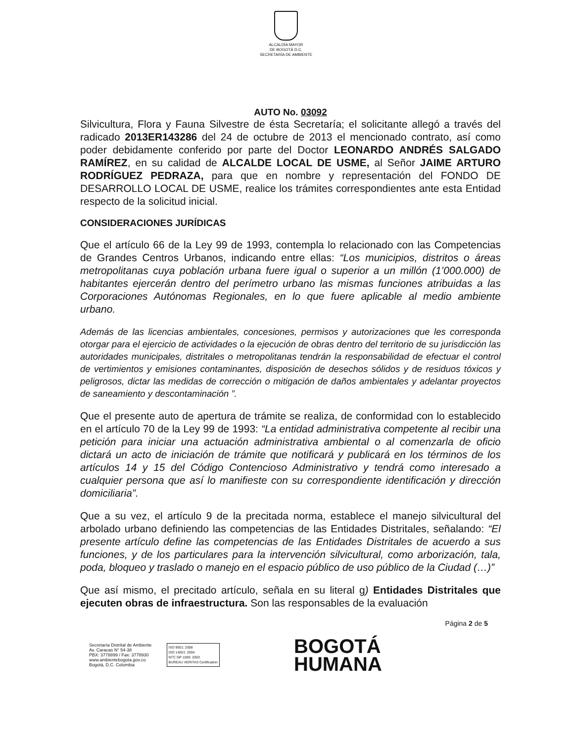ALCALDÍA MAYOR
DE BOGOTÁ D.C.
SECRETARÍA DE AMBIENTE
AUTO No. 03092
Silvicultura, Flora y Fauna Silvestre de ésta Secretaría; el solicitante allegó a través del radicado 2013ER143286 del 24 de octubre de 2013 el mencionado contrato, así como poder debidamente conferido por parte del Doctor LEONARDO ANDRÉS SALGADO RAMÍREZ, en su calidad de ALCALDE LOCAL DE USME, al Señor JAIME ARTURO RODRÍGUEZ PEDRAZA, para que en nombre y representación del FONDO DE DESARROLLO LOCAL DE USME, realice los trámites correspondientes ante esta Entidad respecto de la solicitud inicial.
CONSIDERACIONES JURÍDICAS
Que el artículo 66 de la Ley 99 de 1993, contempla lo relacionado con las Competencias de Grandes Centros Urbanos, indicando entre ellas: “Los municipios, distritos o áreas metropolitanas cuya población urbana fuere igual o superior a un millón (1’000.000) de habitantes ejercerán dentro del perímetro urbano las mismas funciones atribuidas a las Corporaciones Autónomas Regionales, en lo que fuere aplicable al medio ambiente urbano.
Además de las licencias ambientales, concesiones, permisos y autorizaciones que les corresponda otorgar para el ejercicio de actividades o la ejecución de obras dentro del territorio de su jurisdicción las autoridades municipales, distritales o metropolitanas tendrán la responsabilidad de efectuar el control de vertimientos y emisiones contaminantes, disposición de desechos sólidos y de residuos tóxicos y peligrosos, dictar las medidas de corrección o mitigación de daños ambientales y adelantar proyectos de saneamiento y descontaminación ”.
Que el presente auto de apertura de trámite se realiza, de conformidad con lo establecido en el artículo 70 de la Ley 99 de 1993: “La entidad administrativa competente al recibir una petición para iniciar una actuación administrativa ambiental o al comenzarla de oficio dictará un acto de iniciación de trámite que notificará y publicará en los términos de los artículos 14 y 15 del Código Contencioso Administrativo y tendrá como interesado a cualquier persona que así lo manifieste con su correspondiente identificación y dirección domiciliaria”.
Que a su vez, el artículo 9 de la precitada norma, establece el manejo silvicultural del arbolado urbano definiendo las competencias de las Entidades Distritales, señalando: “El presente artículo define las competencias de las Entidades Distritales de acuerdo a sus funciones, y de los particulares para la intervención silvicultural, como arborización, tala, poda, bloqueo y traslado o manejo en el espacio público de uso público de la Ciudad (…)”
Que así mismo, el precitado artículo, señala en su literal g) Entidades Distritales que ejecuten obras de infraestructura. Son las responsables de la evaluación
Página 2 de 5
Secretaría Distrital de Ambiente
Av. Caracas N° 54-38
PBX: 3778899 / Fax: 3778930
www.ambientebogota.gov.co
Bogotá, D.C. Colombia
ISO 9001: 2008
ISO 14001: 2004
NTC GP 1000: 2003
BUREAU VERITAS Certification
BOGOTÁ
HUMANA